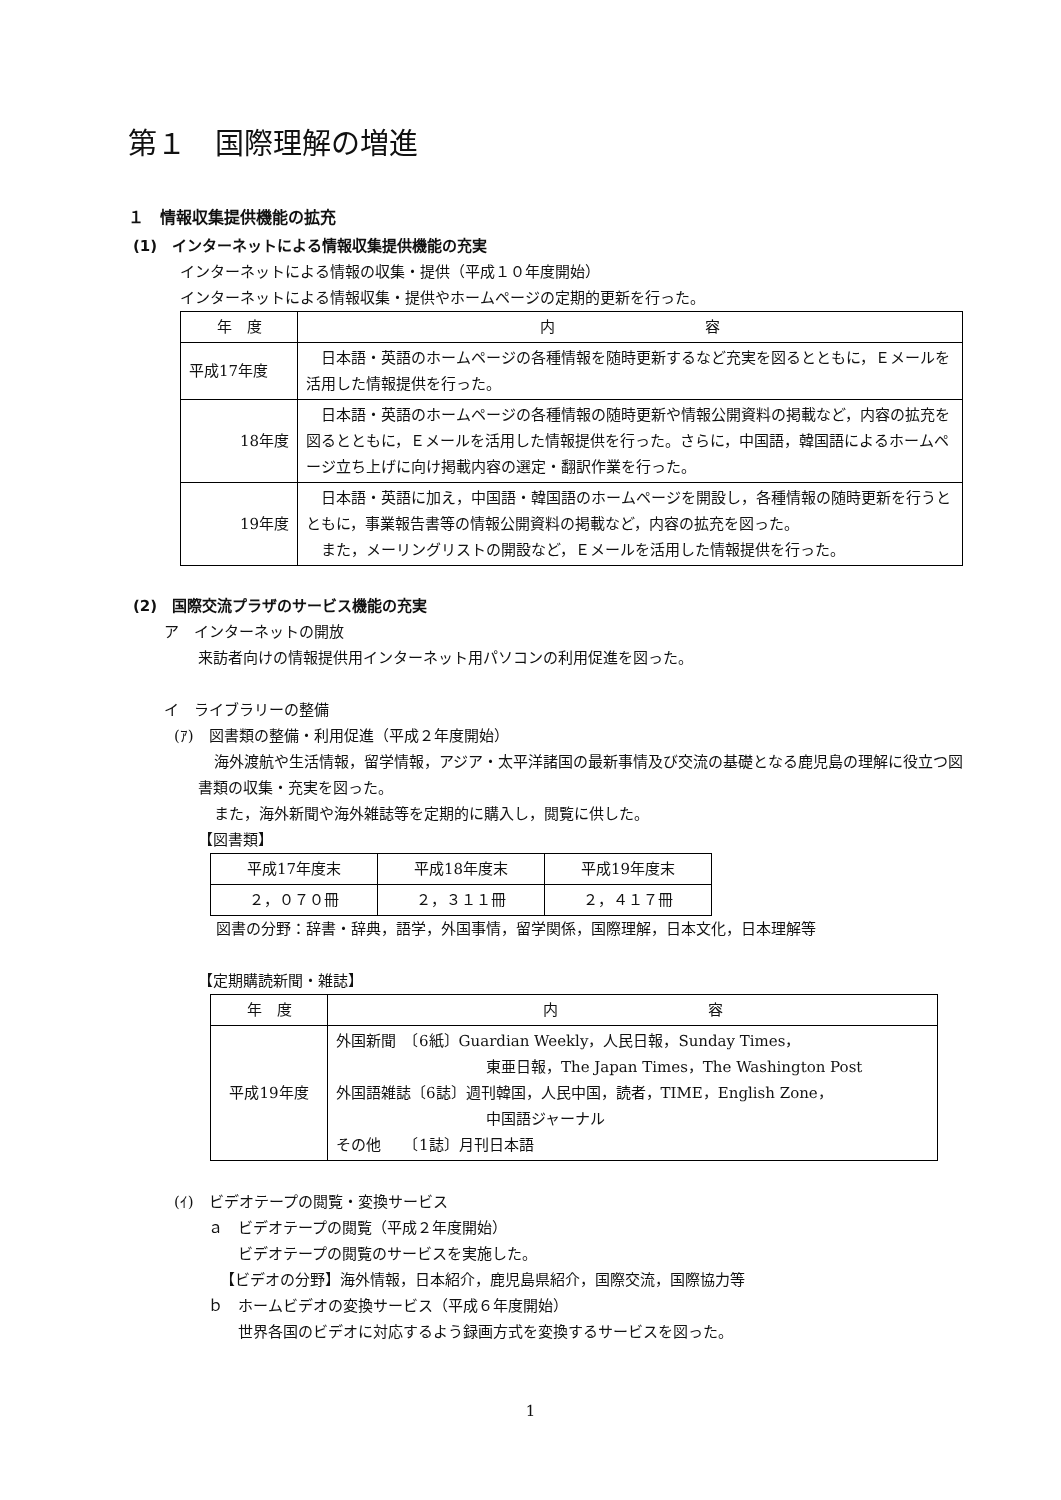第１　国際理解の増進
１　情報収集提供機能の拡充
(1)　インターネットによる情報収集提供機能の充実
インターネットによる情報の収集・提供（平成１０年度開始）
インターネットによる情報収集・提供やホームページの定期的更新を行った。
| 年 度 | 内 容 |
| --- | --- |
| 平成17年度 | 日本語・英語のホームページの各種情報を随時更新するなど充実を図るとともに，Ｅメールを活用した情報提供を行った。 |
| 18年度 | 日本語・英語のホームページの各種情報の随時更新や情報公開資料の掲載など，内容の拡充を図るとともに，Ｅメールを活用した情報提供を行った。さらに，中国語，韓国語によるホームページ立ち上げに向け掲載内容の選定・翻訳作業を行った。 |
| 19年度 | 日本語・英語に加え，中国語・韓国語のホームページを開設し，各種情報の随時更新を行うとともに，事業報告書等の情報公開資料の掲載など，内容の拡充を図った。 また，メーリングリストの開設など，Ｅメールを活用した情報提供を行った。 |
(2)　国際交流プラザのサービス機能の充実
ア　インターネットの開放
来訪者向けの情報提供用インターネット用パソコンの利用促進を図った。
イ　ライブラリーの整備
(ｱ)　図書類の整備・利用促進（平成２年度開始）
海外渡航や生活情報，留学情報，アジア・太平洋諸国の最新事情及び交流の基礎となる鹿児島の理解に役立つ図書類の収集・充実を図った。
また，海外新聞や海外雑誌等を定期的に購入し，閲覧に供した。
【図書類】
| 平成17年度末 | 平成18年度末 | 平成19年度末 |
| ２，０７０冊 | ２，３１１冊 | ２，４１７冊 |
図書の分野：辞書・辞典，語学，外国事情，留学関係，国際理解，日本文化，日本理解等
【定期購読新聞・雑誌】
| 年 度 | 内 容 |
| 平成19年度 | 外国新聞 〔6紙〕Guardian Weekly，人民日報，Sunday Times， 東亜日報，The Japan Times，The Washington Post 外国語雑誌〔6誌〕週刊韓国，人民中国，読者，TIME，English Zone， 中国語ジャーナル その他 〔1誌〕月刊日本語 |
(ｲ)　ビデオテープの閲覧・変換サービス
ａ　ビデオテープの閲覧（平成２年度開始）
ビデオテープの閲覧のサービスを実施した。
【ビデオの分野】海外情報，日本紹介，鹿児島県紹介，国際交流，国際協力等
ｂ　ホームビデオの変換サービス（平成６年度開始）
世界各国のビデオに対応するよう録画方式を変換するサービスを図った。
1